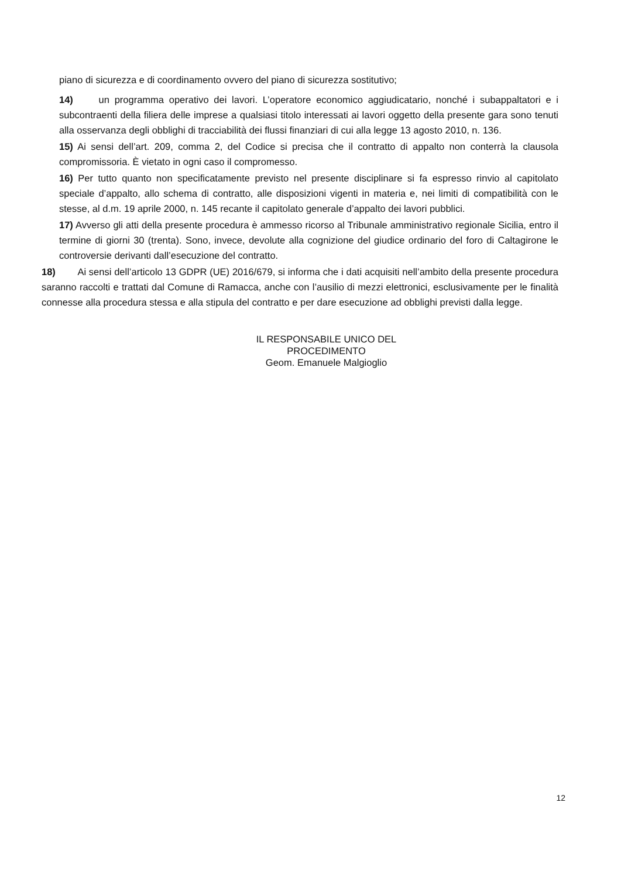piano di sicurezza e di coordinamento ovvero del piano di sicurezza sostitutivo;
14) un programma operativo dei lavori. L’operatore economico aggiudicatario, nonché i subappaltatori e i subcontraenti della filiera delle imprese a qualsiasi titolo interessati ai lavori oggetto della presente gara sono tenuti alla osservanza degli obblighi di tracciabilità dei flussi finanziari di cui alla legge 13 agosto 2010, n. 136.
15) Ai sensi dell’art. 209, comma 2, del Codice si precisa che il contratto di appalto non conterrà la clausola compromissoria. È vietato in ogni caso il compromesso.
16) Per tutto quanto non specificatamente previsto nel presente disciplinare si fa espresso rinvio al capitolato speciale d’appalto, allo schema di contratto, alle disposizioni vigenti in materia e, nei limiti di compatibilità con le stesse, al d.m. 19 aprile 2000, n. 145 recante il capitolato generale d’appalto dei lavori pubblici.
17) Avverso gli atti della presente procedura è ammesso ricorso al Tribunale amministrativo regionale Sicilia, entro il termine di giorni 30 (trenta). Sono, invece, devolute alla cognizione del giudice ordinario del foro di Caltagirone le controversie derivanti dall’esecuzione del contratto.
18) Ai sensi dell’articolo 13 GDPR (UE) 2016/679, si informa che i dati acquisiti nell’ambito della presente procedura saranno raccolti e trattati dal Comune di Ramacca, anche con l’ausilio di mezzi elettronici, esclusivamente per le finalità connesse alla procedura stessa e alla stipula del contratto e per dare esecuzione ad obblighi previsti dalla legge.
IL RESPONSABILE UNICO DEL
PROCEDIMENTO
Geom. Emanuele Malgioglio
12